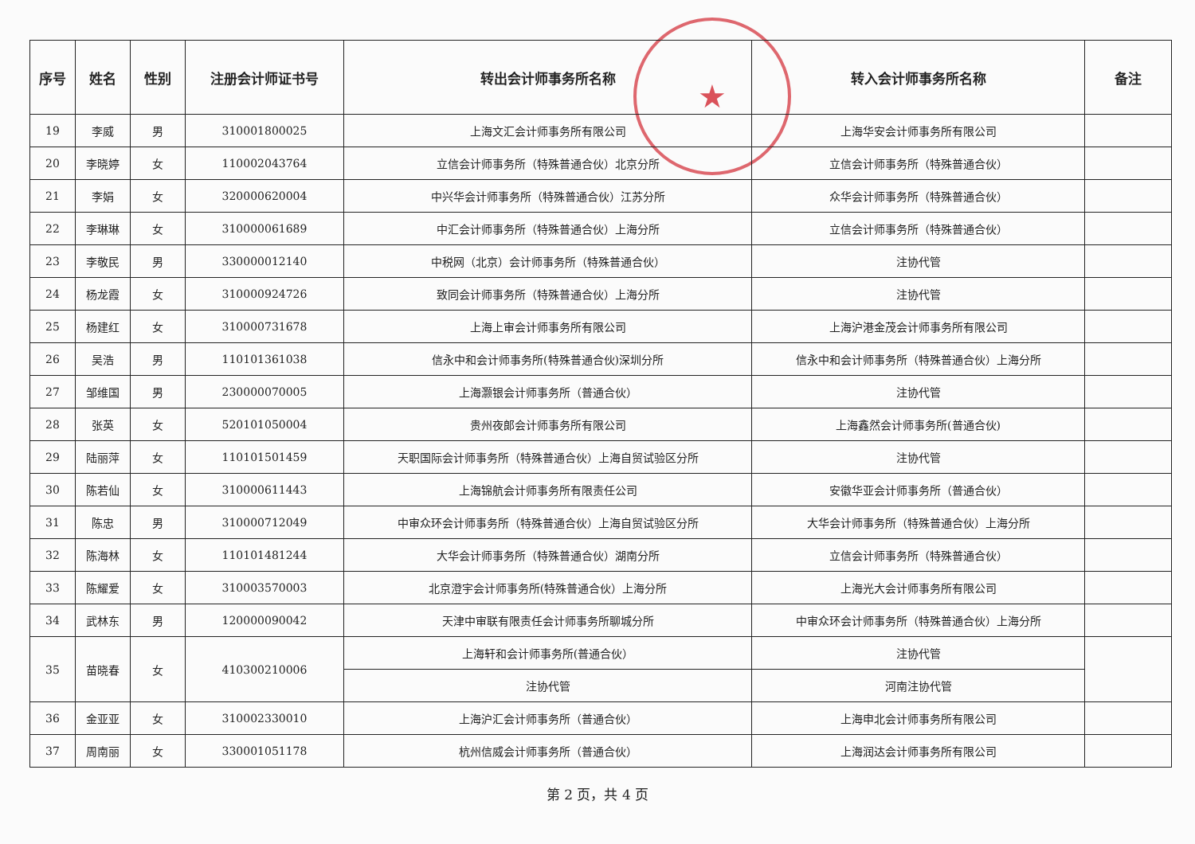★
| 序号 | 姓名 | 性别 | 注册会计师证书号 | 转出会计师事务所名称 | 转入会计师事务所名称 | 备注 |
| --- | --- | --- | --- | --- | --- | --- |
| 19 | 李威 | 男 | 310001800025 | 上海文汇会计师事务所有限公司 | 上海华安会计师事务所有限公司 | |
| 20 | 李晓婷 | 女 | 110002043764 | 立信会计师事务所（特殊普通合伙）北京分所 | 立信会计师事务所（特殊普通合伙） | |
| 21 | 李娟 | 女 | 320000620004 | 中兴华会计师事务所（特殊普通合伙）江苏分所 | 众华会计师事务所（特殊普通合伙） | |
| 22 | 李琳琳 | 女 | 310000061689 | 中汇会计师事务所（特殊普通合伙）上海分所 | 立信会计师事务所（特殊普通合伙） | |
| 23 | 李敬民 | 男 | 330000012140 | 中税网（北京）会计师事务所（特殊普通合伙） | 注协代管 | |
| 24 | 杨龙霞 | 女 | 310000924726 | 致同会计师事务所（特殊普通合伙）上海分所 | 注协代管 | |
| 25 | 杨建红 | 女 | 310000731678 | 上海上审会计师事务所有限公司 | 上海沪港金茂会计师事务所有限公司 | |
| 26 | 吴浩 | 男 | 110101361038 | 信永中和会计师事务所(特殊普通合伙)深圳分所 | 信永中和会计师事务所（特殊普通合伙）上海分所 | |
| 27 | 邹维国 | 男 | 230000070005 | 上海灏银会计师事务所（普通合伙） | 注协代管 | |
| 28 | 张英 | 女 | 520101050004 | 贵州夜郎会计师事务所有限公司 | 上海鑫然会计师事务所(普通合伙) | |
| 29 | 陆丽萍 | 女 | 110101501459 | 天职国际会计师事务所（特殊普通合伙）上海自贸试验区分所 | 注协代管 | |
| 30 | 陈若仙 | 女 | 310000611443 | 上海锦航会计师事务所有限责任公司 | 安徽华亚会计师事务所（普通合伙） | |
| 31 | 陈忠 | 男 | 310000712049 | 中审众环会计师事务所（特殊普通合伙）上海自贸试验区分所 | 大华会计师事务所（特殊普通合伙）上海分所 | |
| 32 | 陈海林 | 女 | 110101481244 | 大华会计师事务所（特殊普通合伙）湖南分所 | 立信会计师事务所（特殊普通合伙） | |
| 33 | 陈耀爱 | 女 | 310003570003 | 北京澄宇会计师事务所(特殊普通合伙）上海分所 | 上海光大会计师事务所有限公司 | |
| 34 | 武林东 | 男 | 120000090042 | 天津中审联有限责任会计师事务所聊城分所 | 中审众环会计师事务所（特殊普通合伙）上海分所 | |
| 35 | 苗晓春 | 女 | 410300210006 | 上海轩和会计师事务所(普通合伙） | 注协代管 | |
| | | | | 注协代管 | 河南注协代管 | |
| 36 | 金亚亚 | 女 | 310002330010 | 上海沪汇会计师事务所（普通合伙） | 上海申北会计师事务所有限公司 | |
| 37 | 周南丽 | 女 | 330001051178 | 杭州信威会计师事务所（普通合伙） | 上海润达会计师事务所有限公司 | |
第 2 页，共 4 页